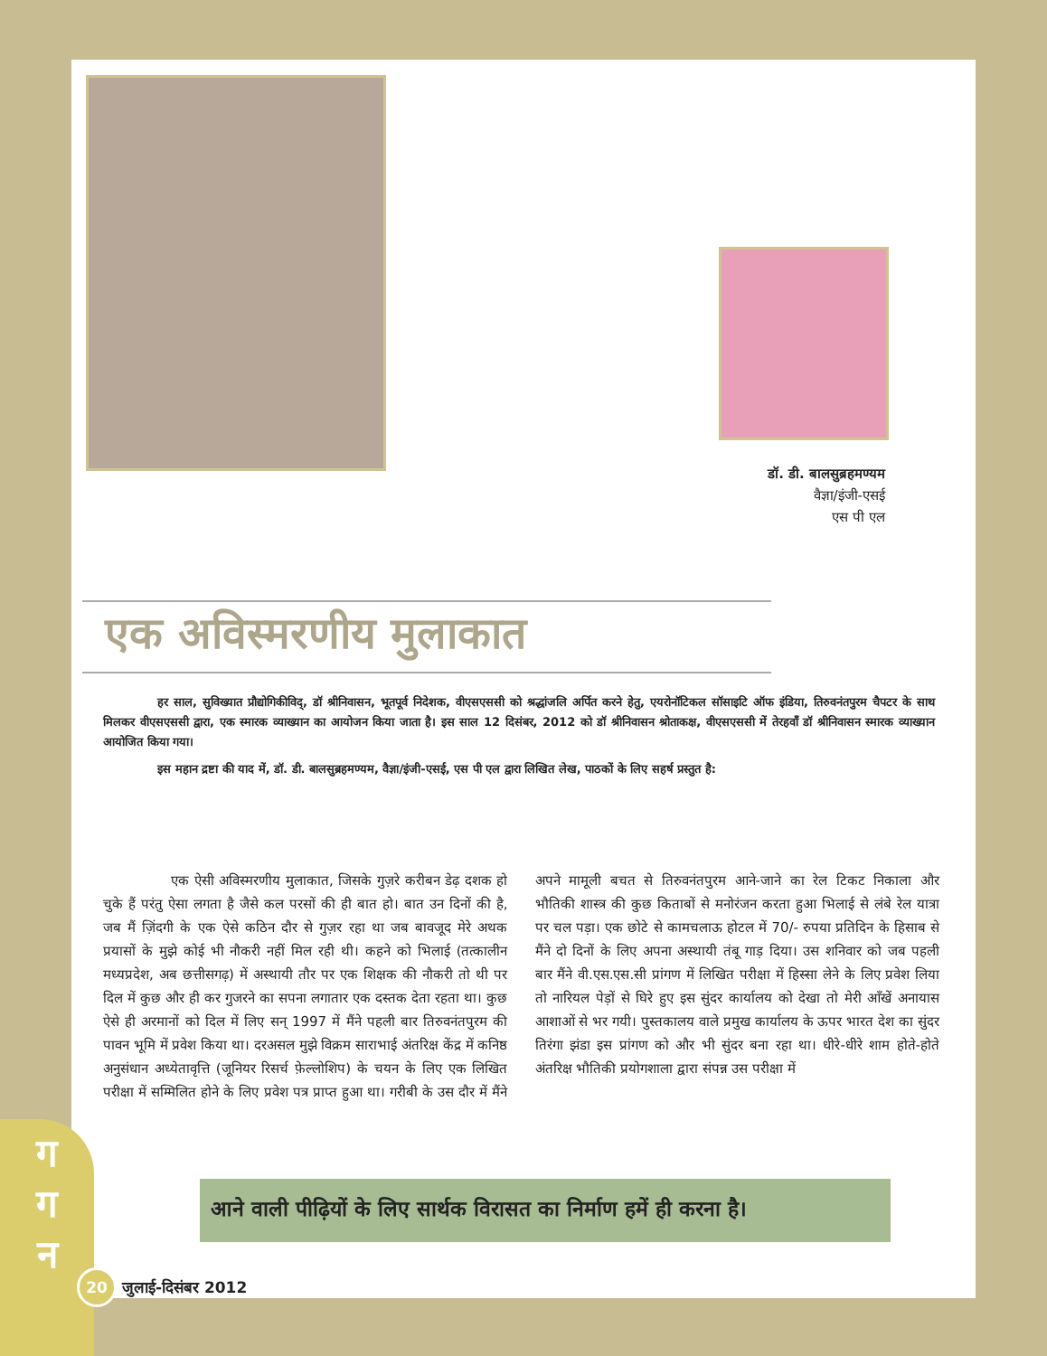डॉ. डी. बालसुब्रहमण्यम
वैज्ञा/इंजी-एसई
एस पी एल
एक अविस्मरणीय मुलाकात
हर साल, सुविख्यात प्रौद्योगिकीविद्, डॉ श्रीनिवासन, भूतपूर्व निदेशक, वीएसएससी को श्रद्धांजलि अर्पित करने हेतु, एयरोनॉटिकल सॉसाइटि ऑफ इंडिया, तिरुवनंतपुरम चैपटर के साथ मिलकर वीएसएससी द्वारा, एक स्मारक व्याख्यान का आयोजन किया जाता है। इस साल 12 दिसंबर, 2012 को डॉ श्रीनिवासन श्रोताकक्ष, वीएसएससी में तेरहवाँ डॉ श्रीनिवासन स्मारक व्याख्यान आयोजित किया गया।
इस महान द्रष्टा की याद में, डॉ. डी. बालसुब्रहमण्यम, वैज्ञा/इंजी-एसई, एस पी एल द्वारा लिखित लेख, पाठकों के लिए सहर्ष प्रस्तुत है:
एक ऐसी अविस्मरणीय मुलाकात, जिसके गुज़रे करीबन डेढ़ दशक हो चुके हैं परंतु ऐसा लगता है जैसे कल परसों की ही बात हो। बात उन दिनों की है, जब मैं ज़िंदगी के एक ऐसे कठिन दौर से गुज़र रहा था जब बावजूद मेरे अथक प्रयासों के मुझे कोई भी नौकरी नहीं मिल रही थी। कहने को भिलाई (तत्कालीन मध्यप्रदेश, अब छत्तीसगढ़) में अस्थायी तौर पर एक शिक्षक की नौकरी तो थी पर दिल में कुछ और ही कर गुजरने का सपना लगातार एक दस्तक देता रहता था। कुछ ऐसे ही अरमानों को दिल में लिए सन् 1997 में मैंने पहली बार तिरुवनंतपुरम की पावन भूमि में प्रवेश किया था। दरअसल मुझे विक्रम साराभाई अंतरिक्ष केंद्र में कनिष्ठ अनुसंधान अध्येतावृत्ति (जूनियर रिसर्च फ़ेल्लोशिप) के चयन के लिए एक लिखित परीक्षा में सम्मिलित होने के लिए प्रवेश पत्र प्राप्त हुआ था। गरीबी के उस दौर में मैंने अपने मामूली बचत से तिरुवनंतपुरम आने-जाने का रेल टिकट निकाला और भौतिकी शास्त्र की कुछ किताबों से मनोरंजन करता हुआ भिलाई से लंबे रेल यात्रा पर चल पड़ा। एक छोटे से कामचलाऊ होटल में 70/- रुपया प्रतिदिन के हिसाब से मैंने दो दिनों के लिए अपना अस्थायी तंबू गाड़ दिया। उस शनिवार को जब पहली बार मैंने वी.एस.एस.सी प्रांगण में लिखित परीक्षा में हिस्सा लेने के लिए प्रवेश लिया तो नारियल पेड़ों से घिरे हुए इस सुंदर कार्यालय को देखा तो मेरी आँखें अनायास आशाओं से भर गयी। पुस्तकालय वाले प्रमुख कार्यालय के ऊपर भारत देश का सुंदर तिरंगा झंडा इस प्रांगण को और भी सुंदर बना रहा था। धीरे-धीरे शाम होते-होते अंतरिक्ष भौतिकी प्रयोगशाला द्वारा संपन्न उस परीक्षा में
आने वाली पीढ़ियों के लिए सार्थक विरासत का निर्माण हमें ही करना है।
ग
ग
न
20 जुलाई-दिसंबर 2012